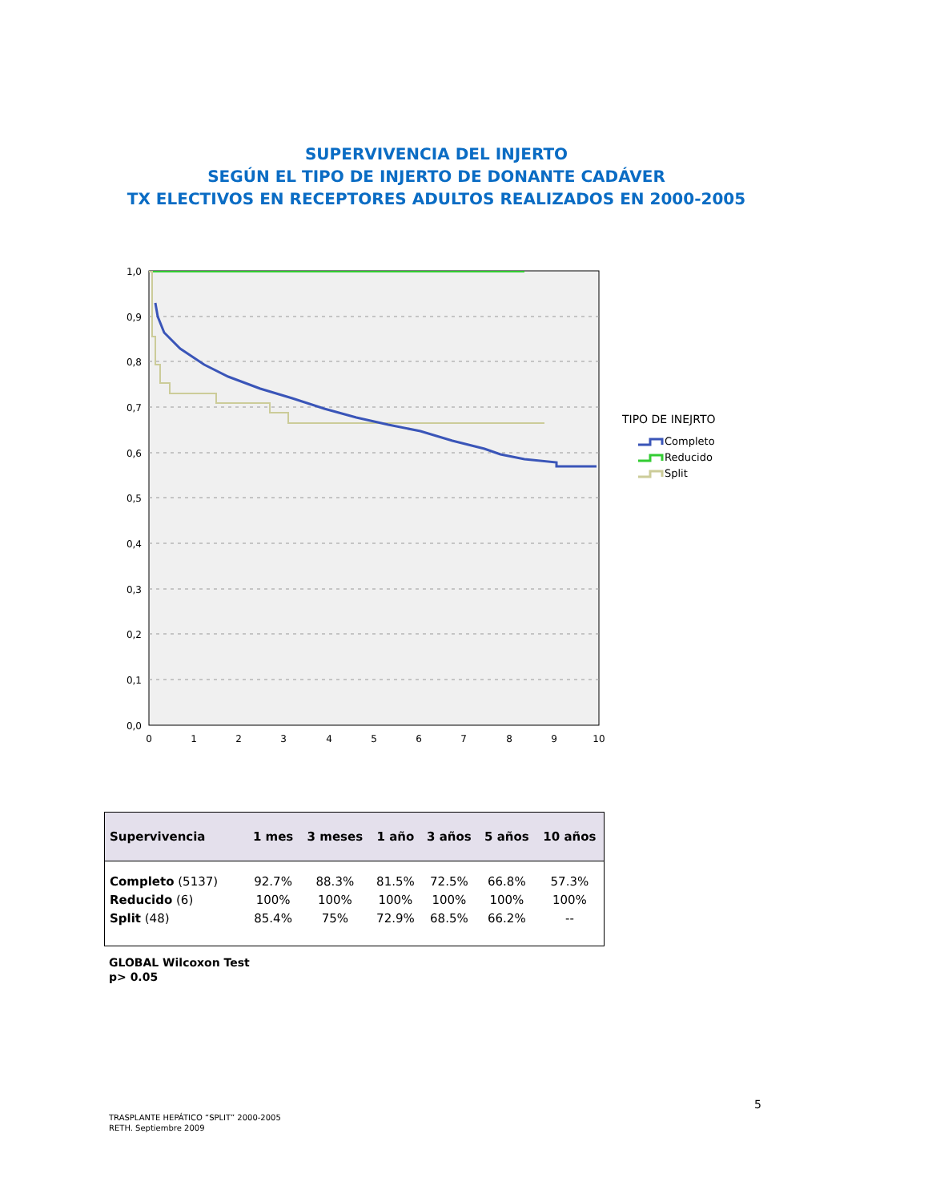SUPERVIVENCIA DEL INJERTO
SEGÚN EL TIPO DE INJERTO DE DONANTE CADÁVER
TX ELECTIVOS EN RECEPTORES ADULTOS REALIZADOS EN 2000-2005
1,0
0,9
0,8
0,7
0,6
0,5
0,4
0,3
0,2
0,1
0,0
0
1
2
3
4
5
6
7
8
9
10
TIPO DE INEJRTO
Completo
Reducido
Split
| Supervivencia | 1 mes | 3 meses | 1 año | 3 años | 5 años | 10 años |
| --- | --- | --- | --- | --- | --- | --- |
| Completo (5137) | 92.7% | 88.3% | 81.5% | 72.5% | 66.8% | 57.3% |
| Reducido (6) | 100% | 100% | 100% | 100% | 100% | 100% |
| Split (48) | 85.4% | 75% | 72.9% | 68.5% | 66.2% | -- |
GLOBAL Wilcoxon Test
p> 0.05
5
TRASPLANTE HEPÁTICO “SPLIT” 2000-2005
RETH. Septiembre 2009